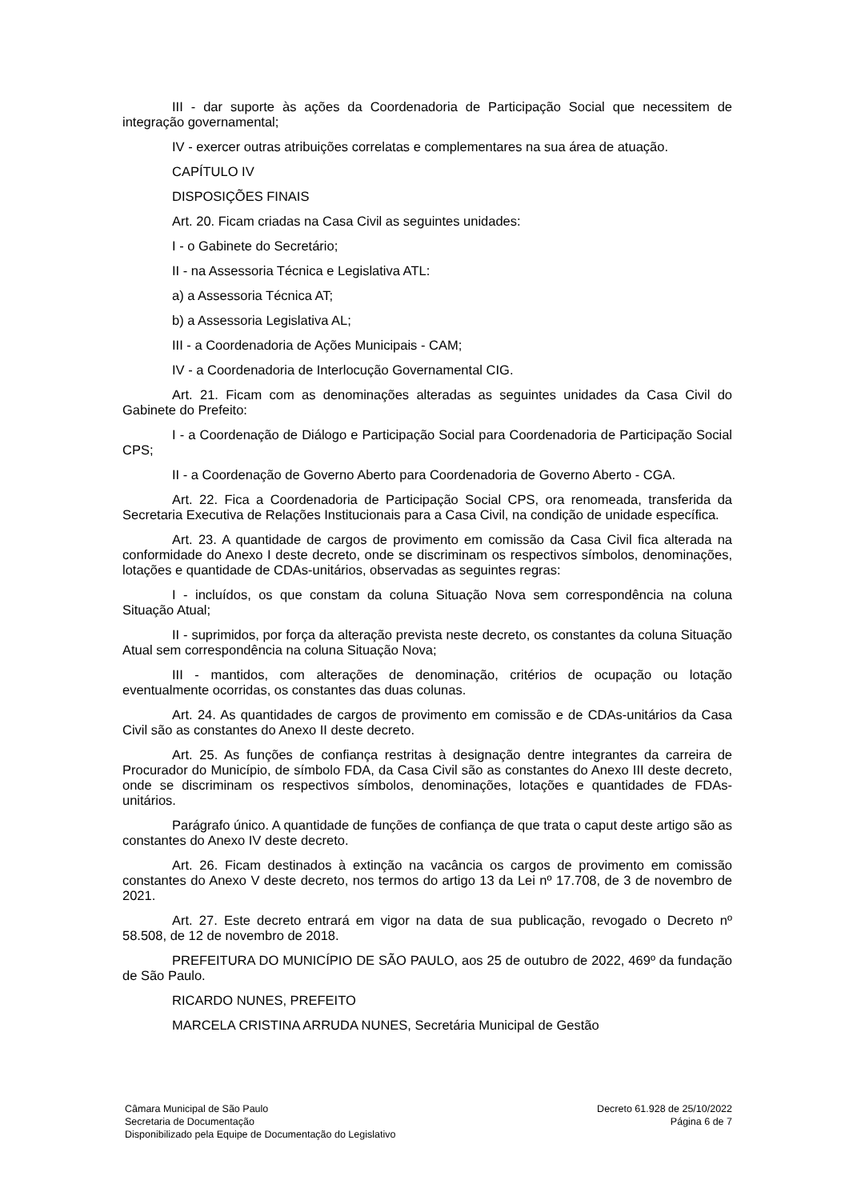III - dar suporte às ações da Coordenadoria de Participação Social que necessitem de integração governamental;
IV - exercer outras atribuições correlatas e complementares na sua área de atuação.
CAPÍTULO IV
DISPOSIÇÕES FINAIS
Art. 20. Ficam criadas na Casa Civil as seguintes unidades:
I - o Gabinete do Secretário;
II - na Assessoria Técnica e Legislativa ATL:
a) a Assessoria Técnica AT;
b) a Assessoria Legislativa AL;
III - a Coordenadoria de Ações Municipais - CAM;
IV - a Coordenadoria de Interlocução Governamental CIG.
Art. 21. Ficam com as denominações alteradas as seguintes unidades da Casa Civil do Gabinete do Prefeito:
I - a Coordenação de Diálogo e Participação Social para Coordenadoria de Participação Social CPS;
II - a Coordenação de Governo Aberto para Coordenadoria de Governo Aberto - CGA.
Art. 22. Fica a Coordenadoria de Participação Social CPS, ora renomeada, transferida da Secretaria Executiva de Relações Institucionais para a Casa Civil, na condição de unidade específica.
Art. 23. A quantidade de cargos de provimento em comissão da Casa Civil fica alterada na conformidade do Anexo I deste decreto, onde se discriminam os respectivos símbolos, denominações, lotações e quantidade de CDAs-unitários, observadas as seguintes regras:
I - incluídos, os que constam da coluna Situação Nova sem correspondência na coluna Situação Atual;
II - suprimidos, por força da alteração prevista neste decreto, os constantes da coluna Situação Atual sem correspondência na coluna Situação Nova;
III - mantidos, com alterações de denominação, critérios de ocupação ou lotação eventualmente ocorridas, os constantes das duas colunas.
Art. 24. As quantidades de cargos de provimento em comissão e de CDAs-unitários da Casa Civil são as constantes do Anexo II deste decreto.
Art. 25. As funções de confiança restritas à designação dentre integrantes da carreira de Procurador do Município, de símbolo FDA, da Casa Civil são as constantes do Anexo III deste decreto, onde se discriminam os respectivos símbolos, denominações, lotações e quantidades de FDAs-unitários.
Parágrafo único. A quantidade de funções de confiança de que trata o caput deste artigo são as constantes do Anexo IV deste decreto.
Art. 26. Ficam destinados à extinção na vacância os cargos de provimento em comissão constantes do Anexo V deste decreto, nos termos do artigo 13 da Lei nº 17.708, de 3 de novembro de 2021.
Art. 27. Este decreto entrará em vigor na data de sua publicação, revogado o Decreto nº 58.508, de 12 de novembro de 2018.
PREFEITURA DO MUNICÍPIO DE SÃO PAULO, aos 25 de outubro de 2022, 469º da fundação de São Paulo.
RICARDO NUNES, PREFEITO
MARCELA CRISTINA ARRUDA NUNES, Secretária Municipal de Gestão
Câmara Municipal de São Paulo
Secretaria de Documentação
Disponibilizado pela Equipe de Documentação do Legislativo
Decreto 61.928 de 25/10/2022
Página 6 de 7